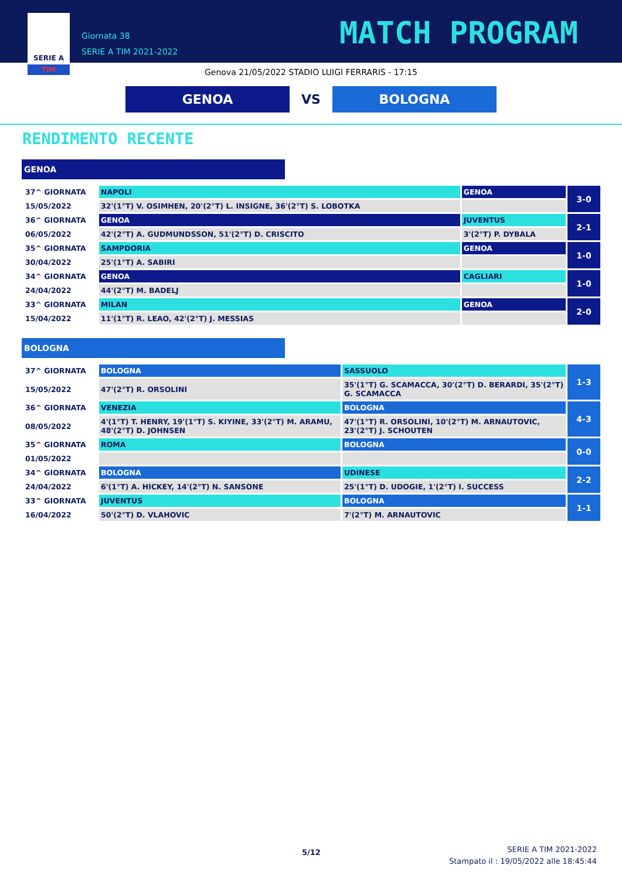SERIE A
TIM
Giornata 38
SERIE A TIM 2021-2022
MATCH PROGRAM
Genova 21/05/2022 STADIO LUIGI FERRARIS - 17:15
GENOA
VS
BOLOGNA
RENDIMENTO RECENTE
GENOA
| 37^ GIORNATA | NAPOLI | GENOA | 3-0 |
| 15/05/2022 | 32'(1°T) V. OSIMHEN, 20'(2°T) L. INSIGNE, 36'(2°T) S. LOBOTKA | | |
| 36^ GIORNATA | GENOA | JUVENTUS | 2-1 |
| 06/05/2022 | 42'(2°T) A. GUDMUNDSSON, 51'(2°T) D. CRISCITO | 3'(2°T) P. DYBALA | |
| 35^ GIORNATA | SAMPDORIA | GENOA | 1-0 |
| 30/04/2022 | 25'(1°T) A. SABIRI | | |
| 34^ GIORNATA | GENOA | CAGLIARI | 1-0 |
| 24/04/2022 | 44'(2°T) M. BADELJ | | |
| 33^ GIORNATA | MILAN | GENOA | 2-0 |
| 15/04/2022 | 11'(1°T) R. LEAO, 42'(2°T) J. MESSIAS | | |
BOLOGNA
| 37^ GIORNATA | BOLOGNA | SASSUOLO | 1-3 |
| 15/05/2022 | 47'(2°T) R. ORSOLINI | 35'(1°T) G. SCAMACCA, 30'(2°T) D. BERARDI, 35'(2°T) G. SCAMACCA | |
| 36^ GIORNATA | VENEZIA | BOLOGNA | 4-3 |
| 08/05/2022 | 4'(1°T) T. HENRY, 19'(1°T) S. KIYINE, 33'(2°T) M. ARAMU, 48'(2°T) D. JOHNSEN | 47'(1°T) R. ORSOLINI, 10'(2°T) M. ARNAUTOVIC, 23'(2°T) J. SCHOUTEN | |
| 35^ GIORNATA | ROMA | BOLOGNA | 0-0 |
| 01/05/2022 | | | |
| 34^ GIORNATA | BOLOGNA | UDINESE | 2-2 |
| 24/04/2022 | 6'(1°T) A. HICKEY, 14'(2°T) N. SANSONE | 25'(1°T) D. UDOGIE, 1'(2°T) I. SUCCESS | |
| 33^ GIORNATA | JUVENTUS | BOLOGNA | 1-1 |
| 16/04/2022 | 50'(2°T) D. VLAHOVIC | 7'(2°T) M. ARNAUTOVIC | |
5/12
SERIE A TIM 2021-2022
Stampato il : 19/05/2022 alle 18:45:44